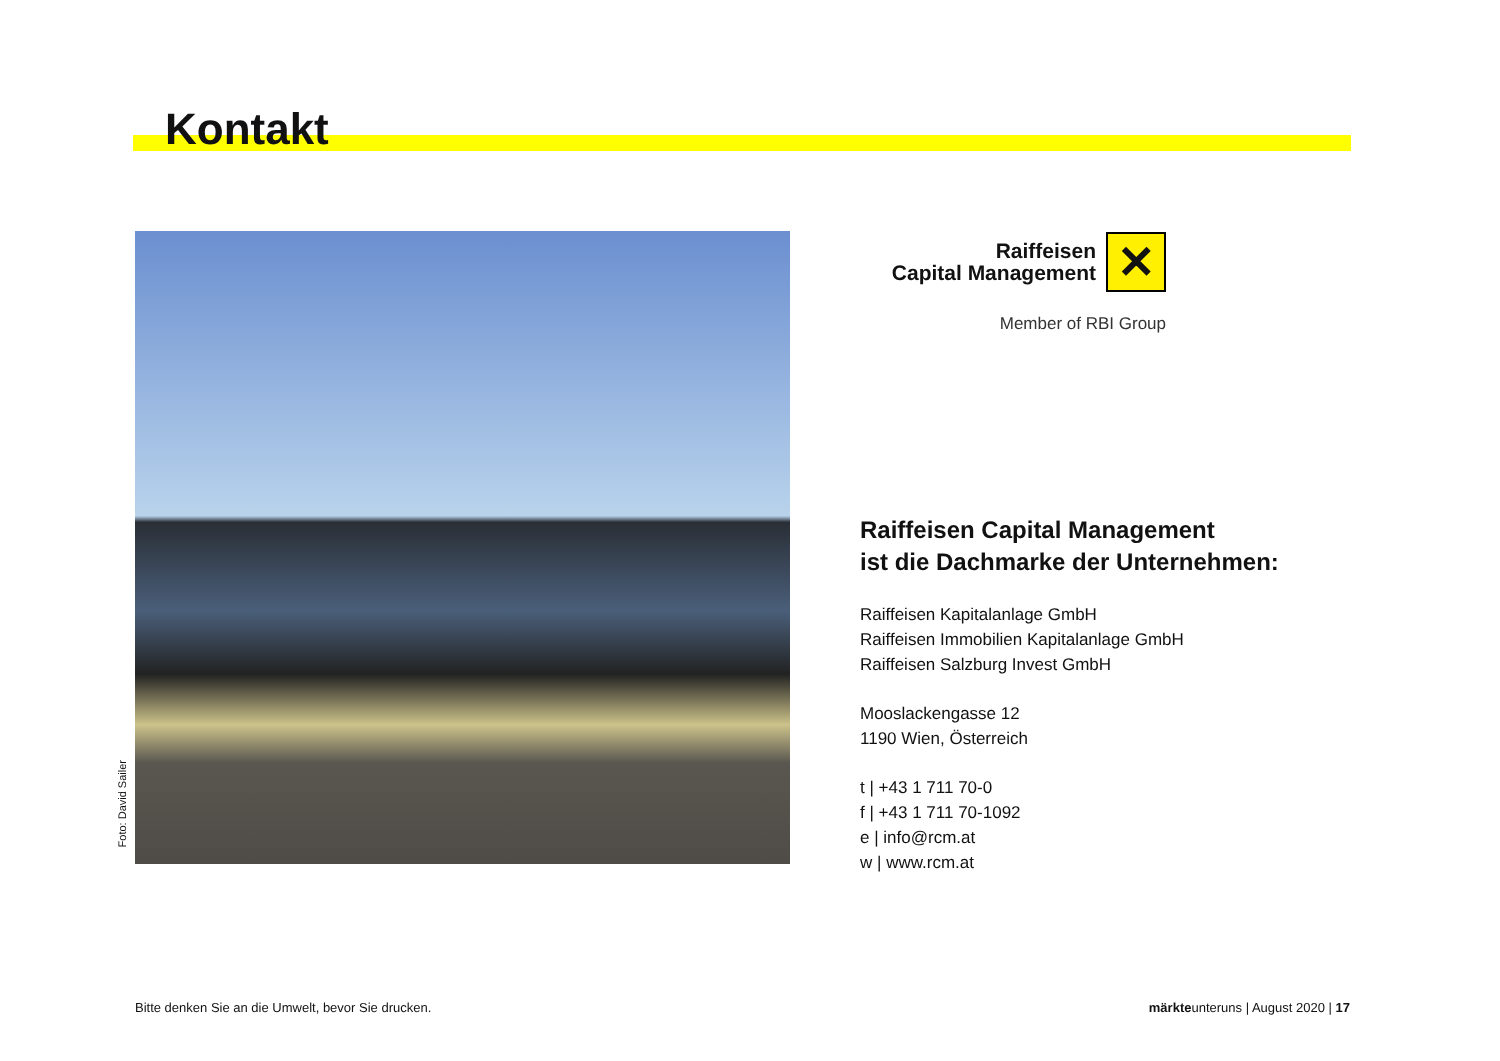Kontakt
Foto: David Sailer
Raiffeisen
Capital Management
✕
Member of RBI Group
Raiffeisen Capital Management
ist die Dachmarke der Unternehmen:
Raiffeisen Kapitalanlage GmbH
Raiffeisen Immobilien Kapitalanlage GmbH
Raiffeisen Salzburg Invest GmbH
Mooslackengasse 12
1190 Wien, Österreich
t | +43 1 711 70-0
f | +43 1 711 70-1092
e | info@rcm.at
w | www.rcm.at
Bitte denken Sie an die Umwelt, bevor Sie drucken.
märkteunteruns | August 2020 | 17